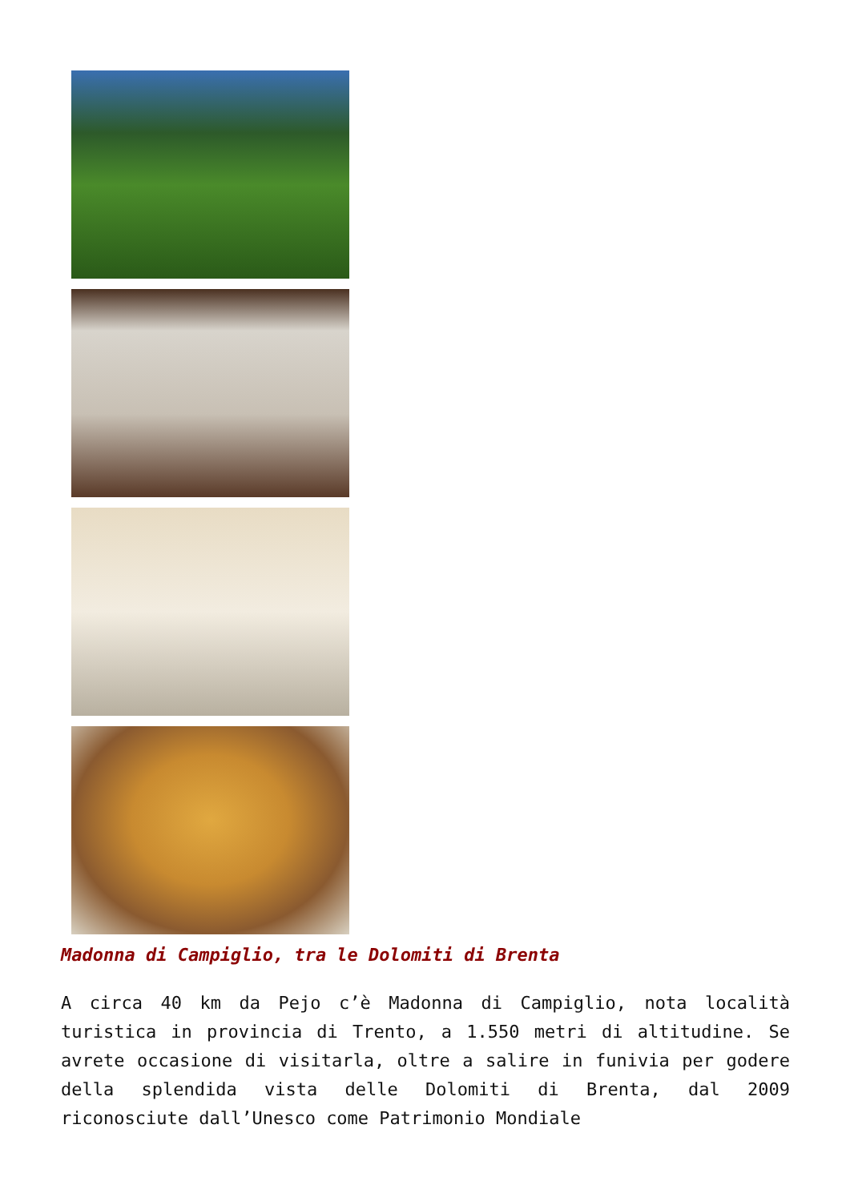Madonna di Campiglio, tra le Dolomiti di Brenta
A circa 40 km da Pejo c’è Madonna di Campiglio, nota località turistica in provincia di Trento, a 1.550 metri di altitudine. Se avrete occasione di visitarla, oltre a salire in funivia per godere della splendida vista delle Dolomiti di Brenta, dal 2009 riconosciute dall’Unesco come Patrimonio Mondiale